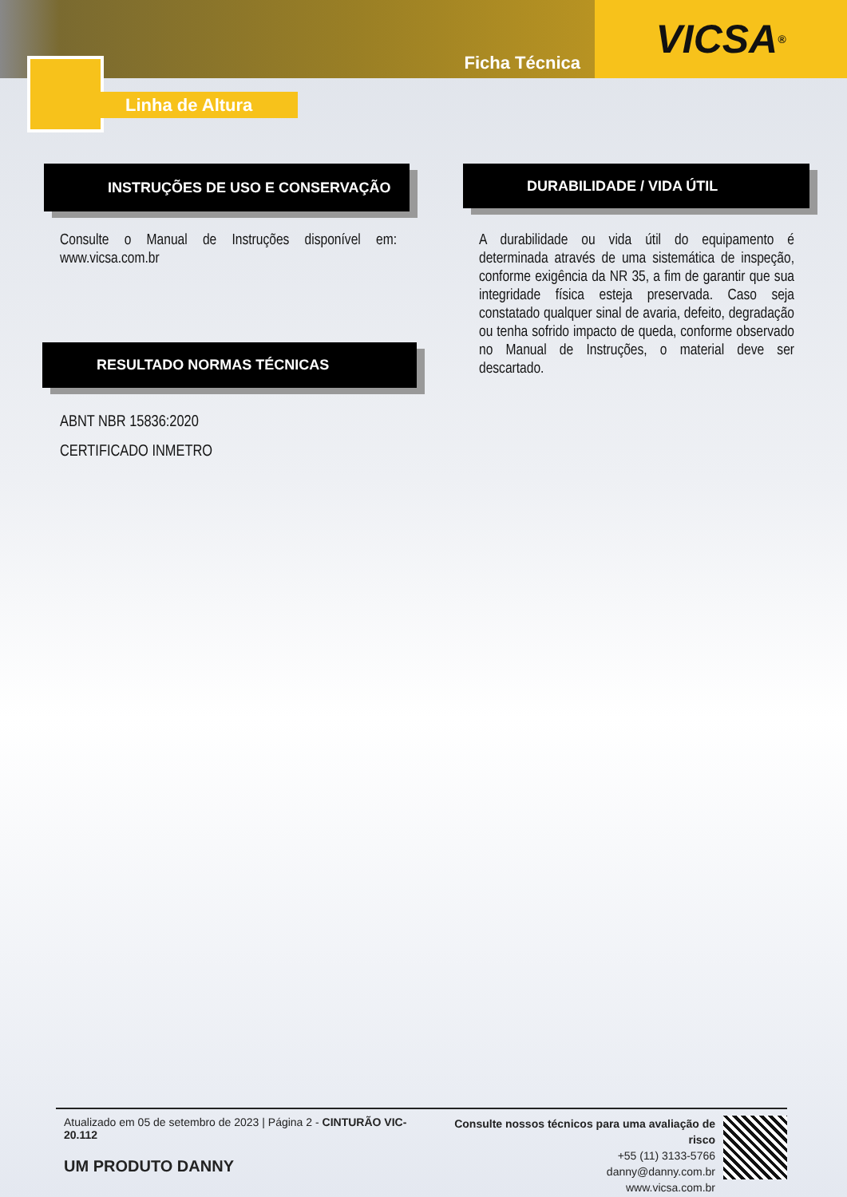Ficha Técnica
VICSA<sup>®</sup>
Linha de Altura
INSTRUÇÕES DE USO E CONSERVAÇÃO
Consulte o Manual de Instruções disponível em: www.vicsa.com.br
DURABILIDADE / VIDA ÚTIL
A durabilidade ou vida útil do equipamento é determinada através de uma sistemática de inspeção, conforme exigência da NR 35, a fim de garantir que sua integridade física esteja preservada. Caso seja constatado qualquer sinal de avaria, defeito, degradação ou tenha sofrido impacto de queda, conforme observado no Manual de Instruções, o material deve ser descartado.
RESULTADO NORMAS TÉCNICAS
ABNT NBR 15836:2020
CERTIFICADO INMETRO
Atualizado em 05 de setembro de 2023 | Página 2 - CINTURÃO VIC-20.112
UM PRODUTO DANNY
Consulte nossos técnicos para uma avaliação de risco
+55 (11) 3133-5766
danny@danny.com.br
www.vicsa.com.br